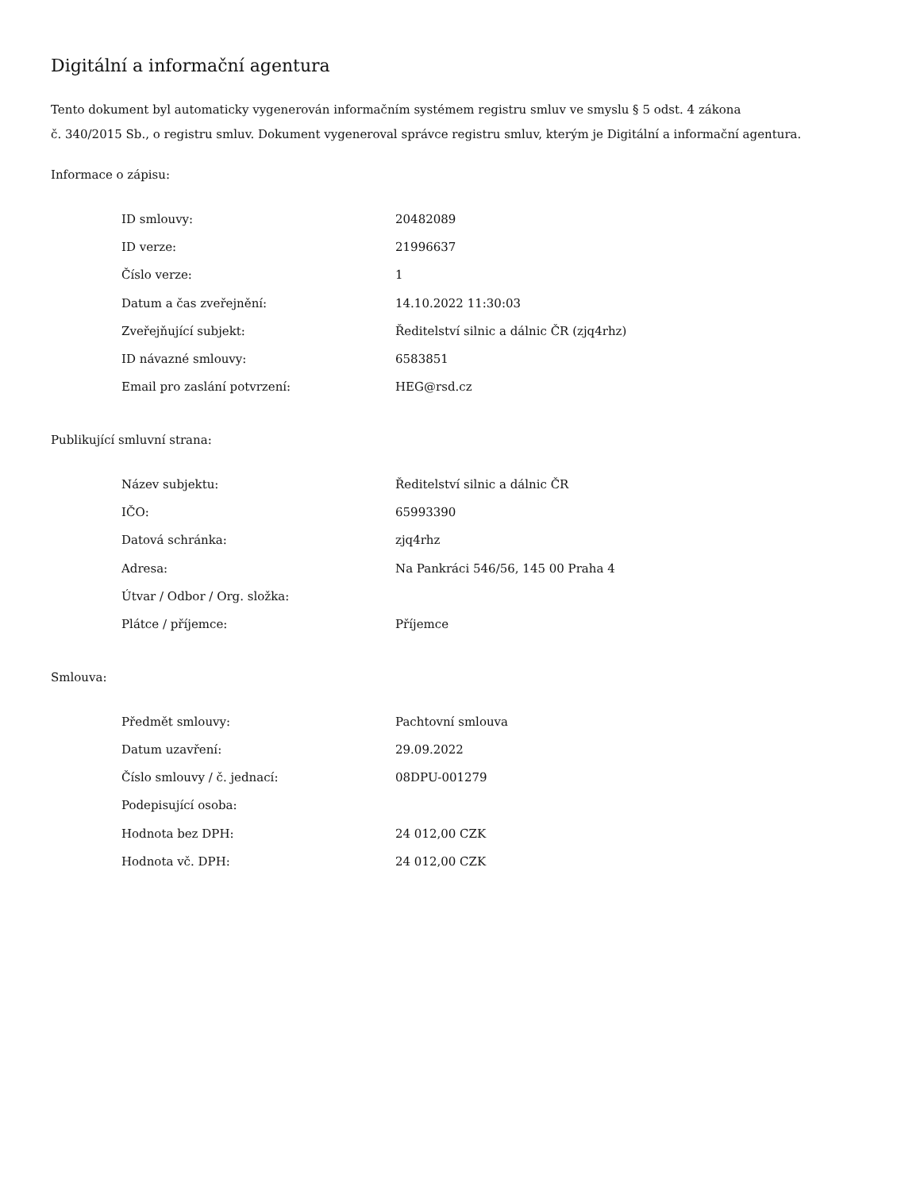Digitální a informační agentura
Tento dokument byl automaticky vygenerován informačním systémem registru smluv ve smyslu § 5 odst. 4 zákona
č. 340/2015 Sb., o registru smluv. Dokument vygeneroval správce registru smluv, kterým je Digitální a informační agentura.
Informace o zápisu:
| ID smlouvy: | 20482089 |
| ID verze: | 21996637 |
| Číslo verze: | 1 |
| Datum a čas zveřejnění: | 14.10.2022 11:30:03 |
| Zveřejňující subjekt: | Ředitelství silnic a dálnic ČR (zjq4rhz) |
| ID návazné smlouvy: | 6583851 |
| Email pro zaslání potvrzení: | HEG@rsd.cz |
Publikující smluvní strana:
| Název subjektu: | Ředitelství silnic a dálnic ČR |
| IČO: | 65993390 |
| Datová schránka: | zjq4rhz |
| Adresa: | Na Pankráci 546/56, 145 00 Praha 4 |
| Útvar / Odbor / Org. složka: | |
| Plátce / příjemce: | Příjemce |
Smlouva:
| Předmět smlouvy: | Pachtovní smlouva |
| Datum uzavření: | 29.09.2022 |
| Číslo smlouvy / č. jednací: | 08DPU-001279 |
| Podepisující osoba: | |
| Hodnota bez DPH: | 24 012,00 CZK |
| Hodnota vč. DPH: | 24 012,00 CZK |